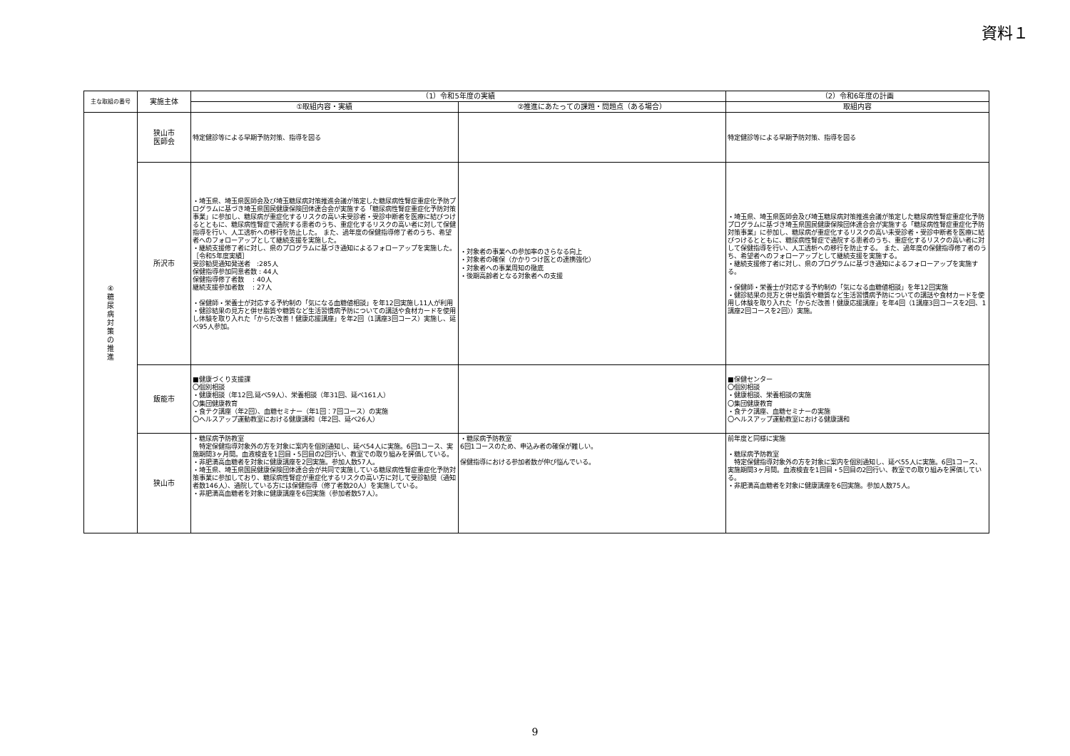資料１
| 主な取組の番号 | 実施主体 | （1）令和5年度の実績 | | （2）令和6年度の計画 |
| --- | --- | --- | --- | --- |
| | | ①取組内容・実績 | ②推進にあたっての課題・問題点（ある場合） | 取組内容 |
| ④ 糖 尿 病 対 策 の 推 進 | 狭山市 医師会 | 特定健診等による早期予防対策、指導を図る | | 特定健診等による早期予防対策、指導を図る |
| | 所沢市 | ・埼玉県、埼玉県医師会及び埼玉糖尿病対策推進会議が策定した糖尿病性腎症重症化予防プログラムに基づき埼玉県国民健康保険団体連合会が実施する「糖尿病性腎症重症化予防対策事業」に参加し、糖尿病が重症化するリスクの高い未受診者・受診中断者を医療に結びつけるとともに、糖尿病性腎症で通院する患者のうち、重症化するリスクの高い者に対して保健指導を行い、人工透析への移行を防止した。 また、過年度の保健指導修了者のうち、希望者へのフォローアップとして継続支援を実施した。 ・継続支援修了者に対し、県のプログラムに基づき通知によるフォローアップを実施した。 ［令和5年度実績］ 受診勧奨通知発送者 :285人 保健指導参加同意者数 : 44人 保健指導修了者数 : 40人 継続支援参加者数 : 27人 ・保健師・栄養士が対応する予約制の「気になる血糖値相談」を年12回実施し11人が利用 ・健診結果の見方と併せ脂質や糖質など生活習慣病予防についての講話や食材カードを使用し体験を取り入れた「からだ改善！健康応援講座」を年2回（1講座3回コース）実施し、延べ95人参加。 | ・対象者の事業への参加率のさらなる向上 ・対象者の確保（かかりつけ医との連携強化） ・対象者への事業周知の徹底 ・後期高齢者となる対象者への支援 | ・埼玉県、埼玉県医師会及び埼玉糖尿病対策推進会議が策定した糖尿病性腎症重症化予防プログラムに基づき埼玉県国民健康保険団体連合会が実施する「糖尿病性腎症重症化予防対策事業」に参加し、糖尿病が重症化するリスクの高い未受診者・受診中断者を医療に結びつけるとともに、糖尿病性腎症で通院する患者のうち、重症化するリスクの高い者に対して保健指導を行い、人工透析への移行を防止する。 また、過年度の保健指導修了者のうち、希望者へのフォローアップとして継続支援を実施する。 ・継続支援修了者に対し、県のプログラムに基づき通知によるフォローアップを実施する。 ・保健師・栄養士が対応する予約制の「気になる血糖値相談」を年12回実施 ・健診結果の見方と併せ脂質や糖質など生活習慣病予防についての講話や食材カードを使用し体験を取り入れた「からだ改善！健康応援講座」を年4回（1講座3回コースを2回、1講座2回コースを2回））実施。 |
| | 飯能市 | ■健康づくり支援課 〇個別相談 ・健康相談（年12回,延べ59人）、栄養相談（年31回、延べ161人） 〇集団健康教育 ・食テク講座（年2回）、血糖セミナー（年1回：7回コース）の実施 〇ヘルスアップ運動教室における健康講和（年2回、延べ26人） | | ■保健センター 〇個別相談 ・健康相談、栄養相談の実施 〇集団健康教育 ・食テク講座、血糖セミナーの実施 〇ヘルスアップ運動教室における健康講和 |
| | 狭山市 | ・糖尿病予防教室 特定保健指導対象外の方を対象に案内を個別通知し、延べ54人に実施。6回1コース、実施期間3ヶ月間。血液検査を1回目・5回目の2回行い、教室での取り組みを評価している。 ・非肥満高血糖者を対象に健康講座を2回実施。参加人数57人。 ・埼玉県、埼玉県国民健康保険団体連合会が共同で実施している糖尿病性腎症重症化予防対策事業に参加しており、糖尿病性腎症が重症化するリスクの高い方に対して受診勧奨（通知者数146人）、通院している方には保健指導（修了者数20人）を実施している。 ・非肥満高血糖者を対象に健康講座を6回実施（参加者数57人）。 | ・糖尿病予防教室 6回1コースのため、申込み者の確保が難しい。 保健指導における参加者数が伸び悩んでいる。 | 前年度と同様に実施 ・糖尿病予防教室 特定保健指導対象外の方を対象に案内を個別通知し、延べ55人に実施。6回1コース、実施期間3ヶ月間。血液検査を1回目・5回目の2回行い、教室での取り組みを評価している。 ・非肥満高血糖者を対象に健康講座を6回実施。参加人数75人。 |
9